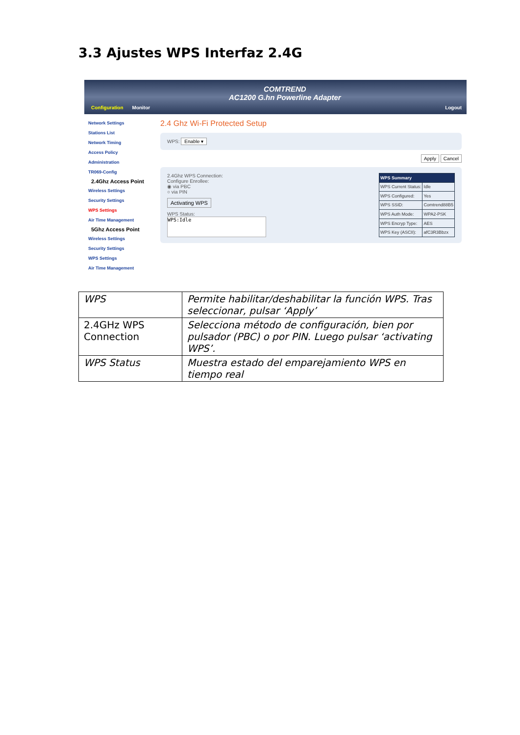3.3 Ajustes WPS Interfaz 2.4G
Configuration Monitor
COMTREND
AC1200 G.hn Powerline Adapter
Logout
Network Settings
Stations List
Network Timing
Access Policy
Administration
TR069-Config
2.4Ghz Access Point
Wireless Settings
Security Settings
WPS Settings
Air Time Management
5Ghz Access Point
Wireless Settings
Security Settings
WPS Settings
Air Time Management
2.4 Ghz Wi-Fi Protected Setup
WPS: Enable ▾
Apply Cancel
2.4Ghz WPS Connection:
Configure Enrollee:
◉ via PBC
○ via PIN
Activating WPS
WPS Status:
WPS:Idle
| WPS Summary | |
| WPS Current Status: | Idle |
| WPS Configured: | Yes |
| WPS SSID: | Comtrend88B5 |
| WPS Auth Mode: | WPA2-PSK |
| WPS Encryp Type: | AES |
| WPS Key (ASCII): | afC3R3Bbzx |
| WPS | Permite habilitar/deshabilitar la función WPS. Tras seleccionar, pulsar ‘Apply’ |
| 2.4GHz WPS Connection | Selecciona método de configuración, bien por pulsador (PBC) o por PIN. Luego pulsar ‘activating WPS’. |
| WPS Status | Muestra estado del emparejamiento WPS en tiempo real |